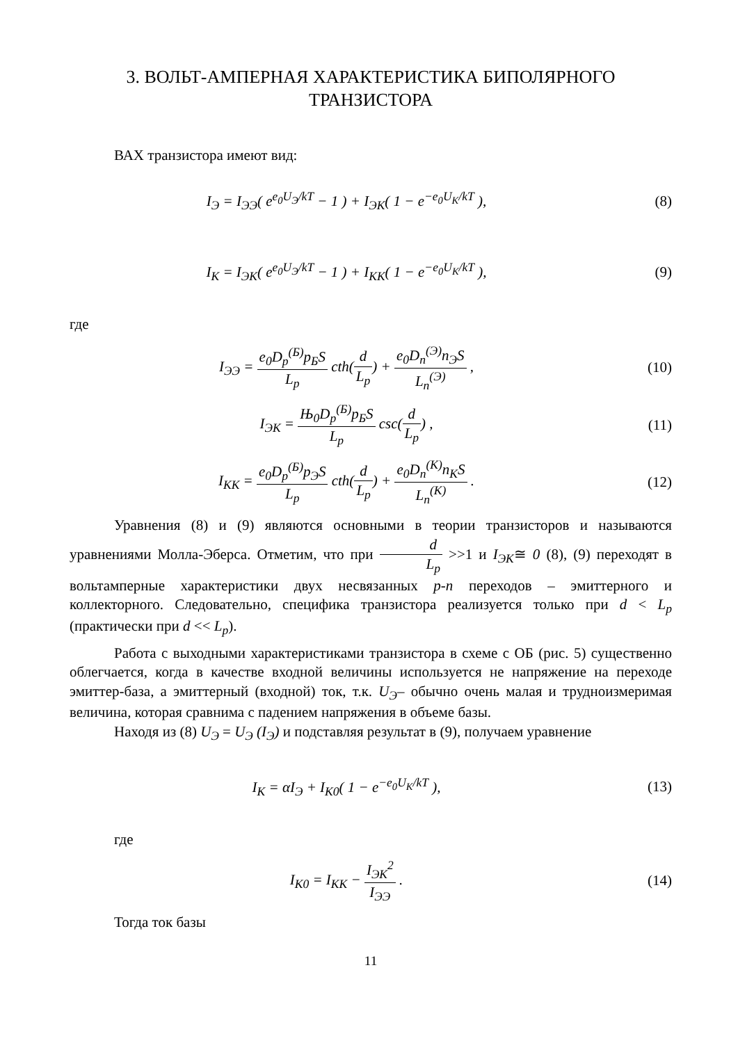3. ВОЛЬТ-АМПЕРНАЯ ХАРАКТЕРИСТИКА БИПОЛЯРНОГО
ТРАНЗИСТОРА
ВАХ транзистора имеют вид:
I<sub>Э</sub> = I<sub>ЭЭ</sub>( e<sup>e<sub>0</sub>U<sub>Э</sub>/kT</sup> − 1 ) + I<sub>ЭК</sub>( 1 − e<sup>−e<sub>0</sub>U<sub>K</sub>/kT</sup> ),
(8)
I<sub>K</sub> = I<sub>ЭК</sub>( e<sup>e<sub>0</sub>U<sub>Э</sub>/kT</sup> − 1 ) + I<sub>KK</sub>( 1 − e<sup>−e<sub>0</sub>U<sub>K</sub>/kT</sup> ),
(9)
где
I<sub>ЭЭ</sub> = e<sub>0</sub>D<sub>p</sub><sup>(Б)</sup>p<sub>Б</sub>S L<sub>p</sub> cth(d L<sub>p</sub>) + e<sub>0</sub>D<sub>n</sub><sup>(Э)</sup>n<sub>Э</sub>S L<sub>n</sub><sup>(Э)</sup> ,
(10)
I<sub>ЭК</sub> = Њ<sub>0</sub>D<sub>p</sub><sup>(Б)</sup>p<sub>Б</sub>S L<sub>p</sub> csc(d L<sub>p</sub>) ,
(11)
I<sub>KK</sub> = e<sub>0</sub>D<sub>p</sub><sup>(Б)</sup>p<sub>Э</sub>S L<sub>p</sub> cth(d L<sub>p</sub>) + e<sub>0</sub>D<sub>n</sub><sup>(K)</sup>n<sub>K</sub>S L<sub>n</sub><sup>(K)</sup> .
(12)
Уравнения (8) и (9) являются основными в теории транзисторов и называются уравнениями Молла-Эберса. Отметим, что при d L<sub>p</sub> >>1 и I<sub>ЭК</sub>≅ 0 (8), (9) переходят в вольтамперные характеристики двух несвязанных p-n переходов – эмиттерного и коллекторного. Следовательно, специфика транзистора реализуется только при d < L<sub>p</sub> (практически при d << L<sub>p</sub>).
Работа с выходными характеристиками транзистора в схеме с ОБ (рис. 5) существенно облегчается, когда в качестве входной величины используется не напряжение на переходе эмиттер-база, а эмиттерный (входной) ток, т.к. U<sub>Э</sub>– обычно очень малая и трудноизмеримая величина, которая сравнима с падением напряжения в объеме базы.
Находя из (8) U<sub>Э</sub> = U<sub>Э</sub> (I<sub>Э</sub>) и подставляя результат в (9), получаем уравнение
I<sub>K</sub> = αI<sub>Э</sub> + I<sub>K0</sub>( 1 − e<sup>−e<sub>0</sub>U<sub>K</sub>/kT</sup> ),
(13)
где
I<sub>K0</sub> = I<sub>KK</sub> − I<sub>ЭК</sub><sup>2</sup> I<sub>ЭЭ</sub> . (14)
Тогда ток базы
11